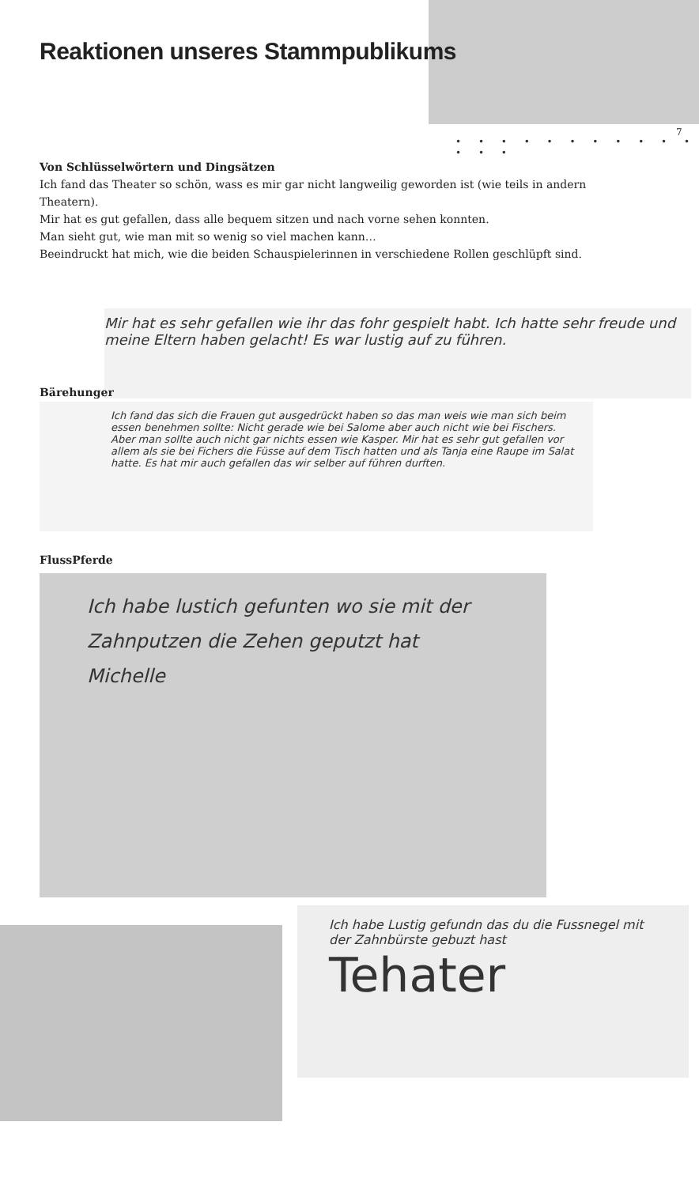Reaktionen unseres Stammpublikums
7
• • • • • • • • • • • • • •
Von Schlüsselwörtern und Dingsätzen
Ich fand das Theater so schön, wass es mir gar nicht langweilig geworden ist (wie teils in andern Theatern).
Mir hat es gut gefallen, dass alle bequem sitzen und nach vorne sehen konnten.
Man sieht gut, wie man mit so wenig so viel machen kann…
Beeindruckt hat mich, wie die beiden Schauspielerinnen in verschiedene Rollen geschlüpft sind.
Mir hat es sehr gefallen wie ihr das fohr gespielt habt. Ich hatte sehr freude und meine Eltern haben gelacht! Es war lustig auf zu führen.
Bärehunger
Ich fand das sich die Frauen gut ausgedrückt haben so das man weis wie man sich beim essen benehmen sollte: Nicht gerade wie bei Salome aber auch nicht wie bei Fischers. Aber man sollte auch nicht gar nichts essen wie Kasper. Mir hat es sehr gut gefallen vor allem als sie bei Fichers die Füsse auf dem Tisch hatten und als Tanja eine Raupe im Salat hatte. Es hat mir auch gefallen das wir selber auf führen durften.
FlussPferde
Ich habe lustich gefunten wo sie mit der Zahnputzen die Zehen geputzt hat Michelle
Ich habe Lustig gefundn das du die Fussnegel mit der Zahnbürste gebuzt hast Tehater